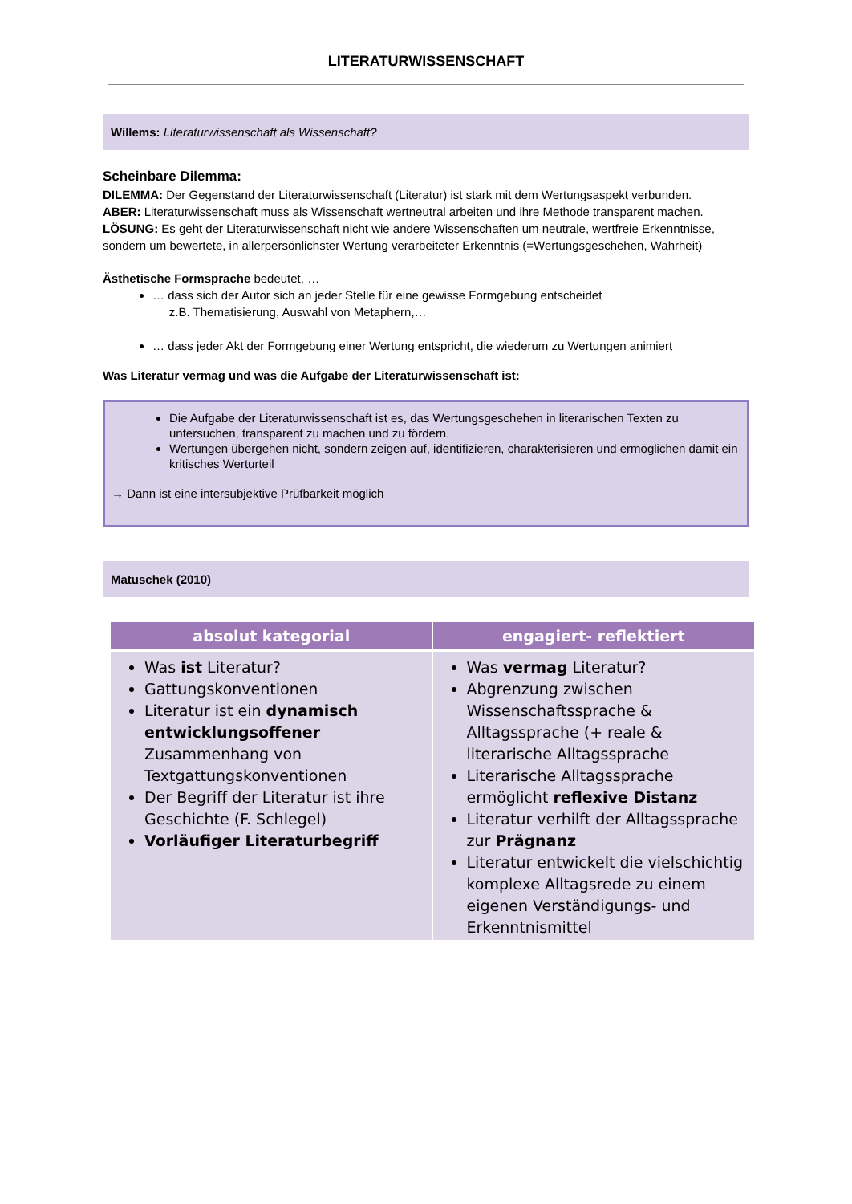LITERATURWISSENSCHAFT
Willems: Literaturwissenschaft als Wissenschaft?
Scheinbare Dilemma:
DILEMMA: Der Gegenstand der Literaturwissenschaft (Literatur) ist stark mit dem Wertungsaspekt verbunden.
ABER: Literaturwissenschaft muss als Wissenschaft wertneutral arbeiten und ihre Methode transparent machen.
LÖSUNG: Es geht der Literaturwissenschaft nicht wie andere Wissenschaften um neutrale, wertfreie Erkenntnisse, sondern um bewertete, in allerpersönlichster Wertung verarbeiteter Erkenntnis (=Wertungsgeschehen, Wahrheit)
Ästhetische Formsprache bedeutet, …
… dass sich der Autor sich an jeder Stelle für eine gewisse Formgebung entscheidet
z.B. Thematisierung, Auswahl von Metaphern,…
… dass jeder Akt der Formgebung einer Wertung entspricht, die wiederum zu Wertungen animiert
Was Literatur vermag und was die Aufgabe der Literaturwissenschaft ist:
Die Aufgabe der Literaturwissenschaft ist es, das Wertungsgeschehen in literarischen Texten zu untersuchen, transparent zu machen und zu fördern.
Wertungen übergehen nicht, sondern zeigen auf, identifizieren, charakterisieren und ermöglichen damit ein kritisches Werturteil
→ Dann ist eine intersubjektive Prüfbarkeit möglich
Matuschek (2010)
| absolut kategorial | engagiert- reflektiert |
| --- | --- |
| Was ist Literatur? Gattungskonventionen Literatur ist ein dynamisch entwicklungsoffener Zusammenhang von Textgattungskonventionen Der Begriff der Literatur ist ihre Geschichte (F. Schlegel) Vorläufiger Literaturbegriff | Was vermag Literatur? Abgrenzung zwischen Wissenschaftssprache & Alltagssprache (+ reale & literarische Alltagssprache Literarische Alltagssprache ermöglicht reflexive Distanz Literatur verhilft der Alltagssprache zur Prägnanz Literatur entwickelt die vielschichtig komplexe Alltagsrede zu einem eigenen Verständigungs- und Erkenntnismittel |